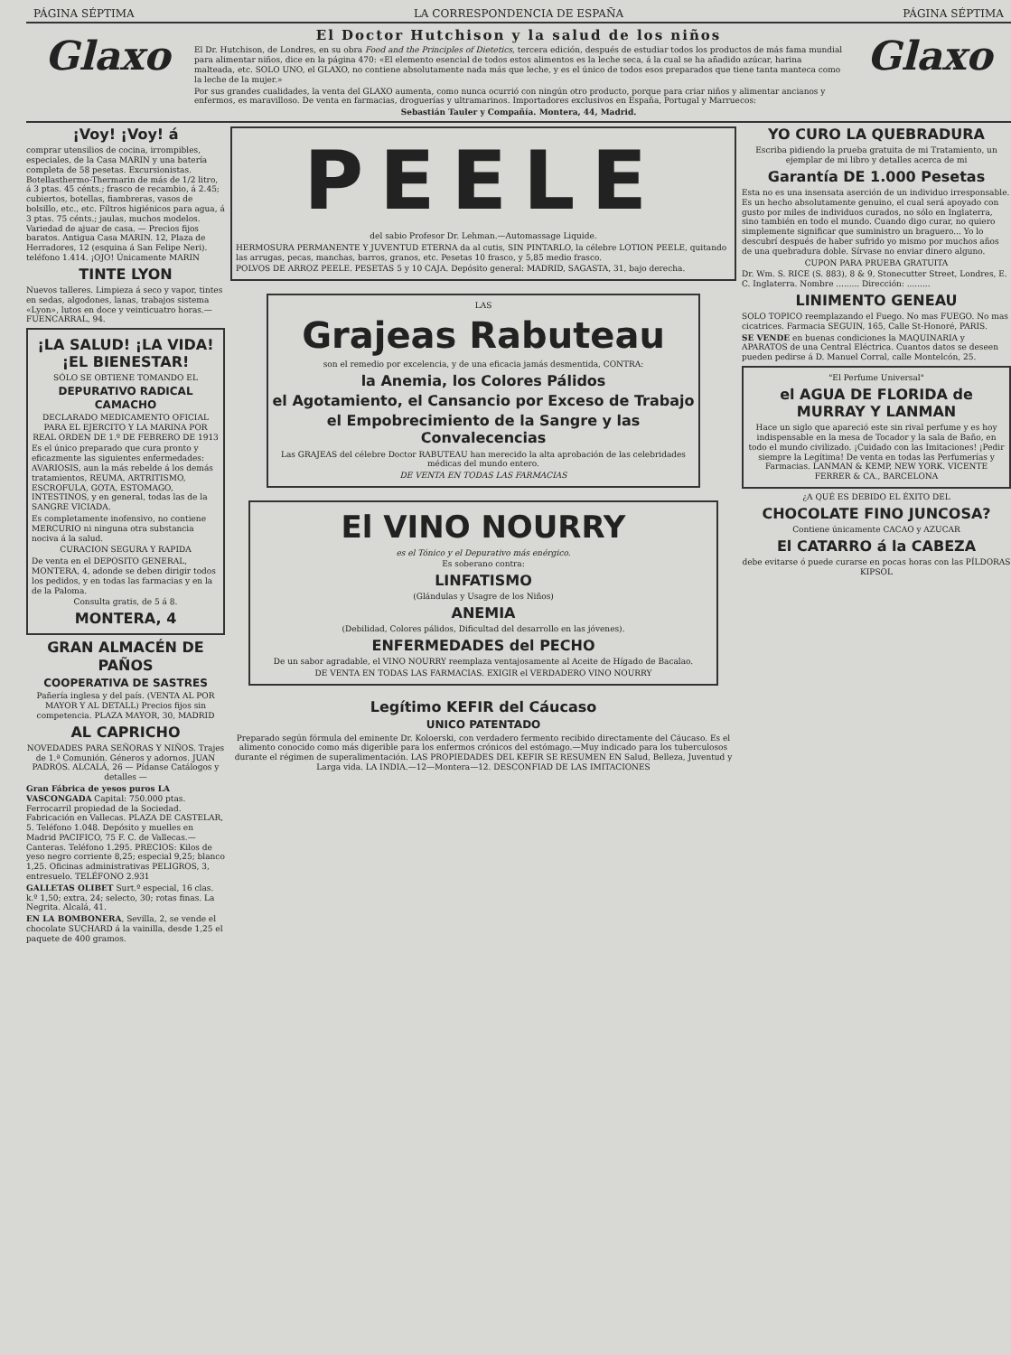PÁGINA SÉPTIMA LA CORRESPONDENCIA DE ESPAÑA PÁGINA SÉPTIMA
Glaxo
El Doctor Hutchison y la salud de los niños
El Dr. Hutchison, de Londres, en su obra Food and the Principles of Dietetics, tercera edición, después de estudiar todos los productos de más fama mundial para alimentar niños, dice en la página 470: «El elemento esencial de todos estos alimentos es la leche seca, á la cual se ha añadido azúcar, harina malteada, etc. SOLO UNO, el GLAXO, no contiene absolutamente nada más que leche, y es el único de todos esos preparados que tiene tanta manteca como la leche de la mujer.»
Por sus grandes cualidades, la venta del GLAXO aumenta, como nunca ocurrió con ningún otro producto, porque para criar niños y alimentar ancianos y enfermos, es maravilloso. De venta en farmacias, droguerías y ultramarinos. Importadores exclusivos en España, Portugal y Marruecos:
Sebastián Tauler y Compañía. Montera, 44, Madrid.
Glaxo
¡Voy! ¡Voy! á
comprar utensilios de cocina, irrompibles, especiales, de la Casa MARIN y una batería completa de 58 pesetas. Excursionistas. Botellasthermo-Thermarin de más de 1/2 litro, á 3 ptas. 45 cénts.; frasco de recambio, á 2.45; cubiertos, botellas, fiambreras, vasos de bolsillo, etc., etc. Filtros higiénicos para agua, á 3 ptas. 75 cénts.; jaulas, muchos modelos. Variedad de ajuar de casa. — Precios fijos baratos. Antigua Casa MARIN. 12, Plaza de Herradores, 12 (esquina á San Felipe Neri). teléfono 1.414. ¡OJO! Únicamente MARIN
TINTE LYON
Nuevos talleres. Limpieza á seco y vapor, tintes en sedas, algodones, lanas, trabajos sistema «Lyon», lutos en doce y veinticuatro horas.—FUENCARRAL, 94.
¡LA SALUD! ¡LA VIDA! ¡EL BIENESTAR!
SÓLO SE OBTIENE TOMANDO EL
DEPURATIVO RADICAL CAMACHO
DECLARADO MEDICAMENTO OFICIAL PARA EL EJERCITO Y LA MARINA POR REAL ORDEN DE 1.º DE FEBRERO DE 1913
Es el único preparado que cura pronto y eficazmente las siguientes enfermedades: AVARIOSIS, aun la más rebelde á los demás tratamientos, REUMA, ARTRITISMO, ESCROFULA, GOTA, ESTOMAGO, INTESTINOS, y en general, todas las de la SANGRE VICIADA.
Es completamente inofensivo, no contiene MERCURIO ni ninguna otra substancia nociva á la salud.
CURACION SEGURA Y RAPIDA
De venta en el DEPOSITO GENERAL, MONTERA, 4, adonde se deben dirigir todos los pedidos, y en todas las farmacias y en la de la Paloma.
Consulta gratis, de 5 á 8.
MONTERA, 4
GRAN ALMACÉN DE PAÑOS
COOPERATIVA DE SASTRES
Pañería inglesa y del país. (VENTA AL POR MAYOR Y AL DETALL) Precios fijos sin competencia. PLAZA MAYOR, 30, MADRID
AL CAPRICHO
NOVEDADES PARA SEÑORAS Y NIÑOS. Trajes de 1.ª Comunión. Géneros y adornos. JUAN PADRÓS. ALCALÁ, 26 — Pídanse Catálogos y detalles —
Gran Fábrica de yesos puros LA VASCONGADA Capital: 750.000 ptas. Ferrocarril propiedad de la Sociedad. Fabricación en Vallecas. PLAZA DE CASTELAR, 5. Teléfono 1.048. Depósito y muelles en Madrid PACIFICO, 75 F. C. de Vallecas.—Canteras. Teléfono 1.295. PRECIOS: Kilos de yeso negro corriente 8,25; especial 9,25; blanco 1,25. Oficinas administrativas PELIGROS, 3, entresuelo. TELÉFONO 2.931
GALLETAS OLIBET Surt.º especial, 16 clas. k.º 1,50; extra, 24; selecto, 30; rotas finas. La Negrita. Alcalá, 41.
EN LA BOMBONERA, Sevilla, 2, se vende el chocolate SUCHARD á la vainilla, desde 1,25 el paquete de 400 gramos.
PEELE
del sabio Profesor Dr. Lehman.—Automassage Liquide.
HERMOSURA PERMANENTE Y JUVENTUD ETERNA da al cutis, SIN PINTARLO, la célebre LOTION PEELE, quitando las arrugas, pecas, manchas, barros, granos, etc. Pesetas 10 frasco, y 5,85 medio frasco.
POLVOS DE ARROZ PEELE. PESETAS 5 y 10 CAJA. Depósito general: MADRID, SAGASTA, 31, bajo derecha.
LAS
Grajeas Rabuteau
son el remedio por excelencia, y de una eficacia jamás desmentida, CONTRA:
la Anemia, los Colores Pálidos
el Agotamiento, el Cansancio por Exceso de Trabajo
el Empobrecimiento de la Sangre y las Convalecencias
Las GRAJEAS del célebre Doctor RABUTEAU han merecido la alta aprobación de las celebridades médicas del mundo entero.
DE VENTA EN TODAS LAS FARMACIAS
El VINO NOURRY
es el Tónico y el Depurativo más enérgico.
Es soberano contra:
LINFATISMO
(Glándulas y Usagre de los Niños)
ANEMIA
(Debilidad, Colores pálidos, Dificultad del desarrollo en las jóvenes).
ENFERMEDADES del PECHO
De un sabor agradable, el VINO NOURRY reemplaza ventajosamente al Aceite de Hígado de Bacalao.
DE VENTA EN TODAS LAS FARMACIAS. EXIGIR el VERDADERO VINO NOURRY
Legítimo KEFIR del Cáucaso
UNICO PATENTADO
Preparado según fórmula del eminente Dr. Koloerski, con verdadero fermento recibido directamente del Cáucaso. Es el alimento conocido como más digerible para los enfermos crónicos del estómago.—Muy indicado para los tuberculosos durante el régimen de superalimentación. LAS PROPIEDADES DEL KEFIR SE RESUMEN EN Salud, Belleza, Juventud y Larga vida. LA INDIA.—12—Montera—12. DESCONFIAD DE LAS IMITACIONES
YO CURO LA QUEBRADURA
Escriba pidiendo la prueba gratuita de mi Tratamiento, un ejemplar de mi libro y detalles acerca de mi
Garantía DE 1.000 Pesetas
Esta no es una insensata aserción de un individuo irresponsable. Es un hecho absolutamente genuino, el cual será apoyado con gusto por miles de individuos curados, no sólo en Inglaterra, sino también en todo el mundo. Cuando digo curar, no quiero simplemente significar que suministro un braguero... Yo lo descubrí después de haber sufrido yo mismo por muchos años de una quebradura doble. Sírvase no enviar dinero alguno.
CUPON PARA PRUEBA GRATUITA
Dr. Wm. S. RICE (S. 883), 8 & 9, Stonecutter Street, Londres, E. C. Inglaterra. Nombre ......... Dirección: .........
LINIMENTO GENEAU
SOLO TOPICO reemplazando el Fuego. No mas FUEGO. No mas cicatrices. Farmacia SEGUIN, 165, Calle St-Honoré, PARIS.
SE VENDE en buenas condiciones la MAQUINARIA y APARATOS de una Central Eléctrica. Cuantos datos se deseen pueden pedirse á D. Manuel Corral, calle Montelcón, 25.
"El Perfume Universal"
el AGUA DE FLORIDA de MURRAY Y LANMAN
Hace un siglo que apareció este sin rival perfume y es hoy indispensable en la mesa de Tocador y la sala de Baño, en todo el mundo civilizado. ¡Cuidado con las Imitaciones! ¡Pedir siempre la Legítima! De venta en todas las Perfumerías y Farmacias. LANMAN & KEMP, NEW YORK. VICENTE FERRER & CA., BARCELONA
¿A QUÉ ES DEBIDO EL ÉXITO DEL
CHOCOLATE FINO JUNCOSA?
Contiene únicamente CACAO y AZUCAR
El CATARRO á la CABEZA
debe evitarse ó puede curarse en pocas horas con las PÍLDORAS KIPSOL